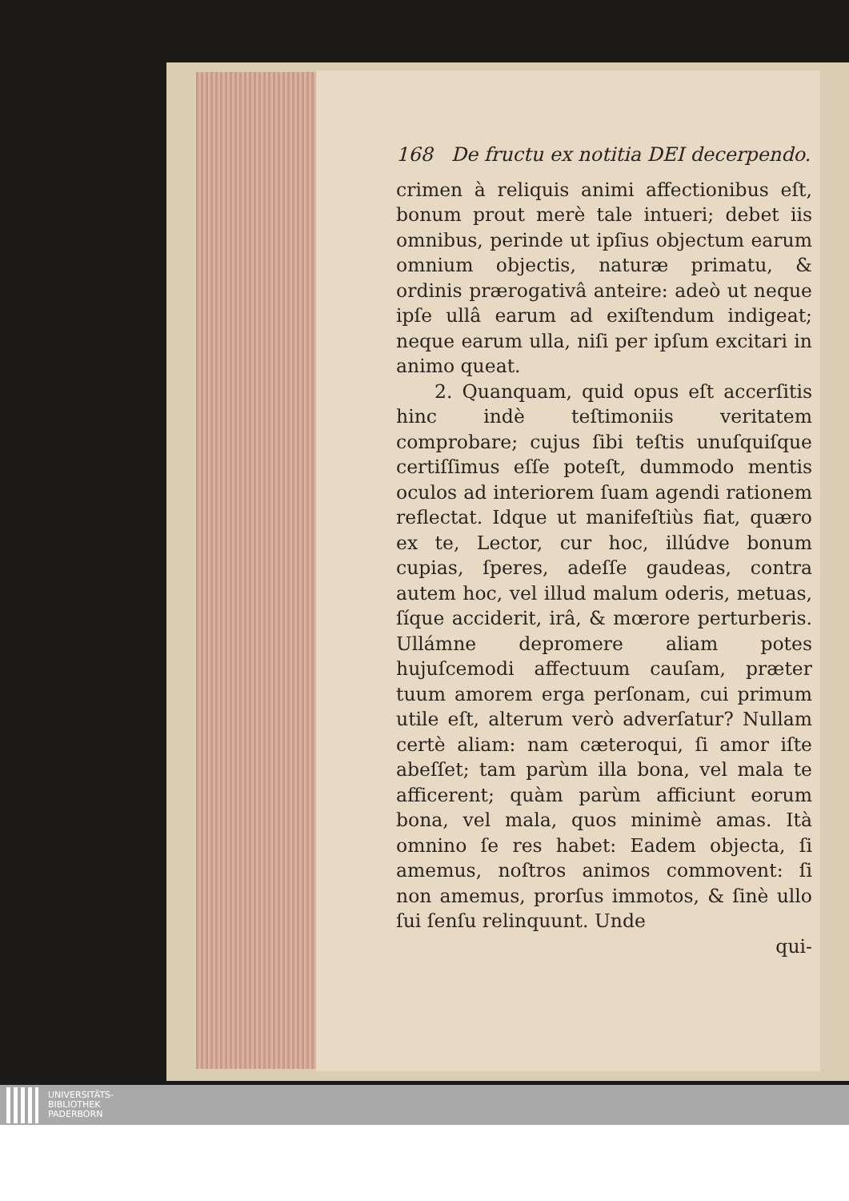168 De fructu ex notitia DEI decerpendo.
crimen à reliquis animi affectionibus eſt, bonum prout merè tale intueri; debet iis omnibus, perinde ut ipſius objectum earum omnium objectis, naturæ primatu, & ordinis prærogativâ anteire: adeò ut neque ipſe ullâ earum ad exiſtendum indigeat; neque earum ulla, niſi per ipſum excitari in animo queat.
2. Quanquam, quid opus eſt accerſitis hinc indè teſtimoniis veritatem comprobare; cujus ſibi teſtis unuſquiſque certiſſimus eſſe poteſt, dummodo mentis oculos ad interiorem ſuam agendi rationem reflectat. Idque ut manifeſtiùs fiat, quæro ex te, Lector, cur hoc, illúdve bonum cupias, ſperes, adeſſe gaudeas, contra autem hoc, vel illud malum oderis, metuas, ſíque acciderit, irâ, & mœrore perturberis. Ullámne depromere aliam potes hujuſcemodi affectuum cauſam, præter tuum amorem erga perſonam, cui primum utile eſt, alterum verò adverſatur? Nullam certè aliam: nam cæteroqui, ſi amor iſte abeſſet; tam parùm illa bona, vel mala te afficerent; quàm parùm afficiunt eorum bona, vel mala, quos minimè amas. Ità omnino ſe res habet: Eadem objecta, ſi amemus, noſtros animos commovent: ſi non amemus, prorſus immotos, & ſinè ullo ſui ſenſu relinquunt. Unde
qui-
UNIVERSITÄTS-
BIBLIOTHEK
PADERBORN